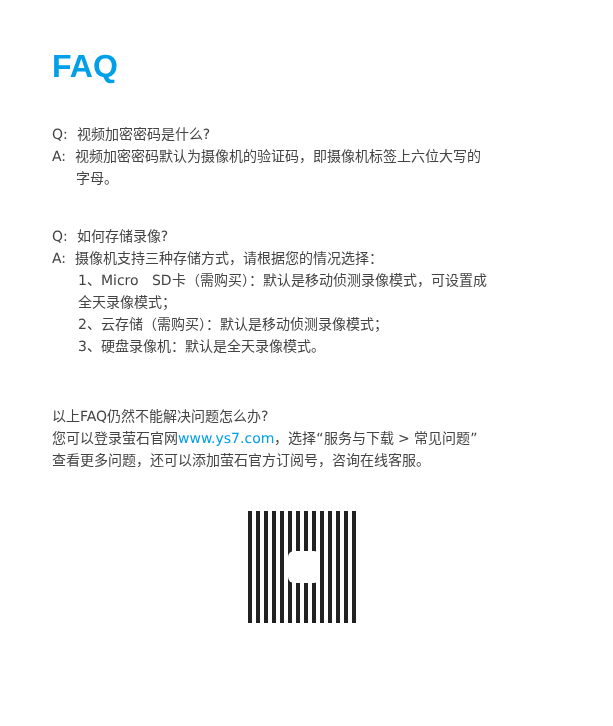FAQ
Q: 视频加密密码是什么?
A: 视频加密密码默认为摄像机的验证码，即摄像机标签上六位大写的
字母。
Q: 如何存储录像?
A: 摄像机支持三种存储方式，请根据您的情况选择：
1、Micro SD卡（需购买）：默认是移动侦测录像模式，可设置成
全天录像模式；
2、云存储（需购买）：默认是移动侦测录像模式；
3、硬盘录像机：默认是全天录像模式。
以上FAQ仍然不能解决问题怎么办?
您可以登录萤石官网www.ys7.com，选择“服务与下载 > 常见问题”
查看更多问题，还可以添加萤石官方订阅号，咨询在线客服。